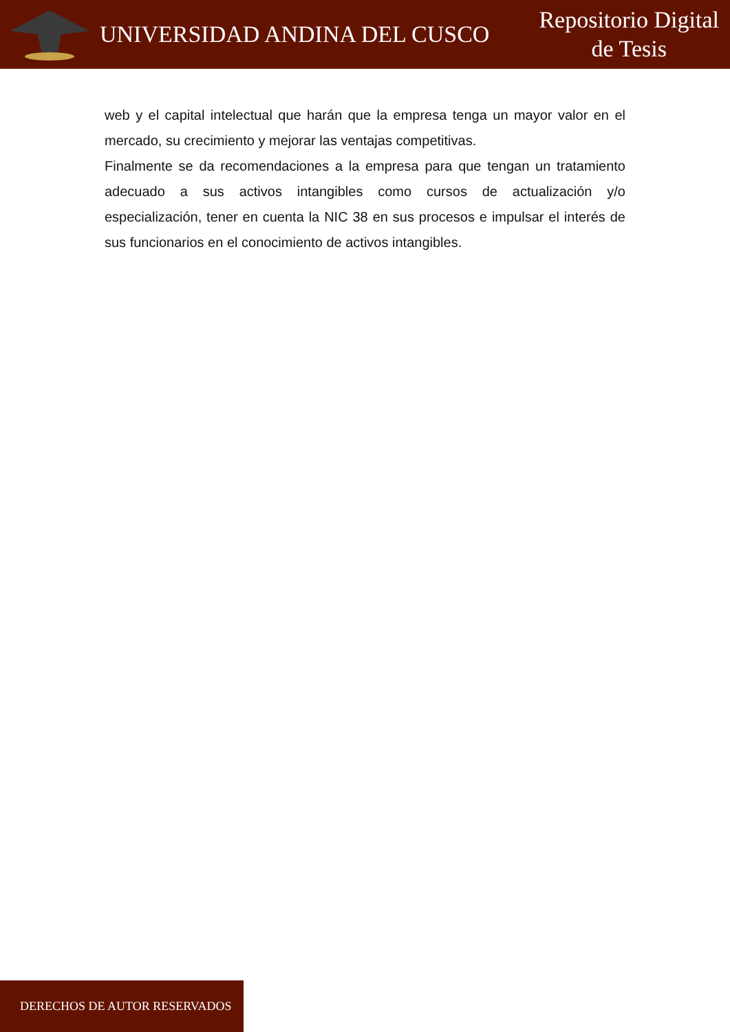UNIVERSIDAD ANDINA DEL CUSCO
Repositorio Digital
de Tesis
web y el capital intelectual que harán que la empresa tenga un mayor valor en el mercado, su crecimiento y mejorar las ventajas competitivas.
Finalmente se da recomendaciones a la empresa para que tengan un tratamiento adecuado a sus activos intangibles como cursos de actualización y/o especialización, tener en cuenta la NIC 38 en sus procesos e impulsar el interés de sus funcionarios en el conocimiento de activos intangibles.
DERECHOS DE AUTOR RESERVADOS